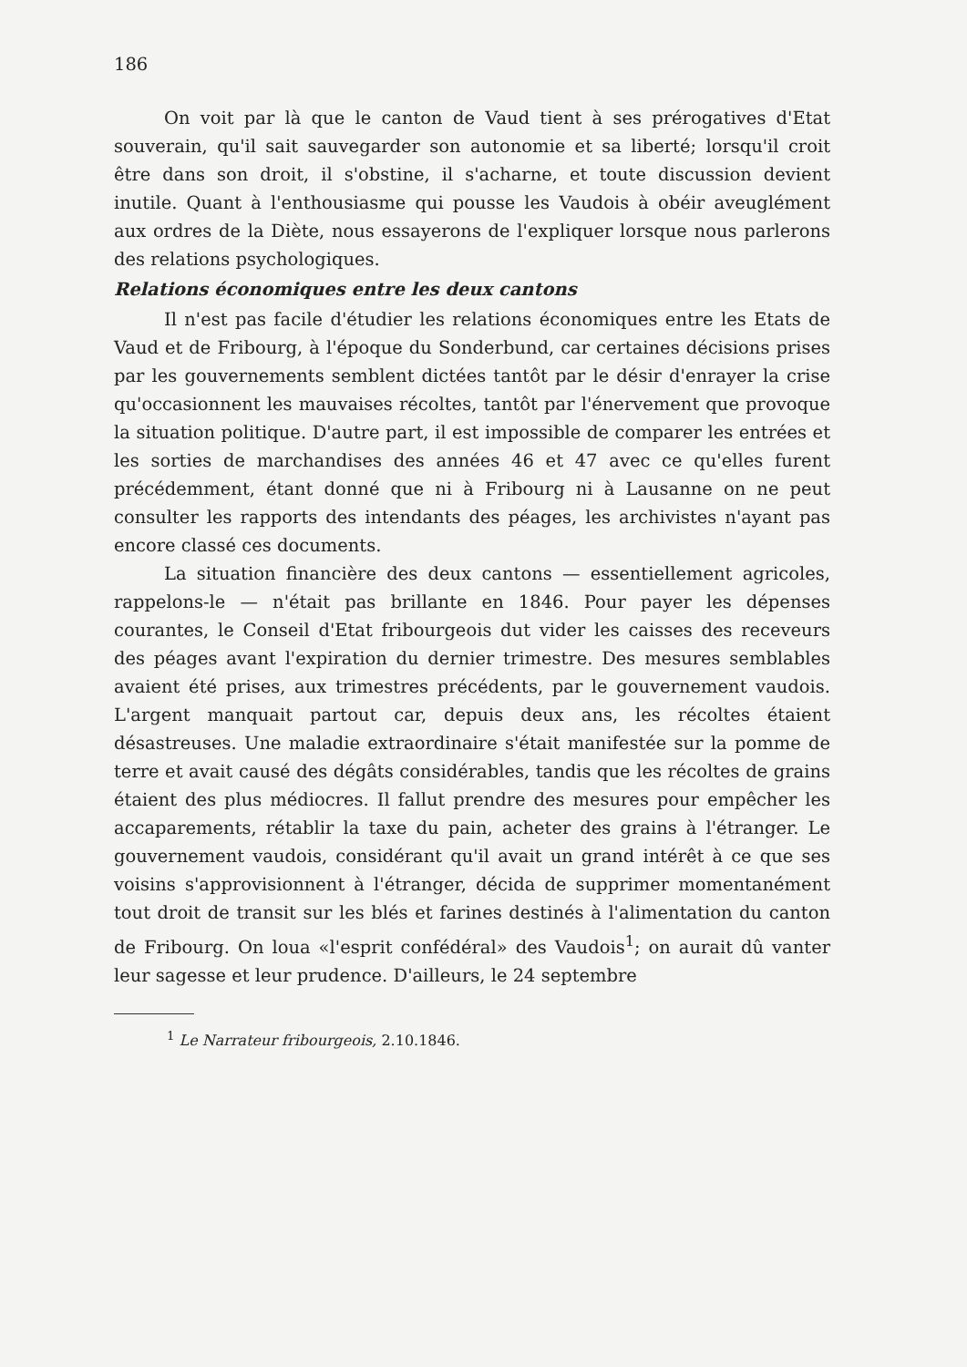186
On voit par là que le canton de Vaud tient à ses prérogatives d'Etat souverain, qu'il sait sauvegarder son autonomie et sa liberté; lorsqu'il croit être dans son droit, il s'obstine, il s'acharne, et toute discussion devient inutile. Quant à l'enthousiasme qui pousse les Vaudois à obéir aveuglément aux ordres de la Diète, nous essayerons de l'expliquer lorsque nous parlerons des relations psychologiques.
Relations économiques entre les deux cantons
Il n'est pas facile d'étudier les relations économiques entre les Etats de Vaud et de Fribourg, à l'époque du Sonderbund, car certaines décisions prises par les gouvernements semblent dictées tantôt par le désir d'enrayer la crise qu'occasionnent les mauvaises récoltes, tantôt par l'énervement que provoque la situation politique. D'autre part, il est impossible de comparer les entrées et les sorties de marchandises des années 46 et 47 avec ce qu'elles furent précédemment, étant donné que ni à Fribourg ni à Lausanne on ne peut consulter les rapports des intendants des péages, les archivistes n'ayant pas encore classé ces documents.
La situation financière des deux cantons — essentiellement agricoles, rappelons-le — n'était pas brillante en 1846. Pour payer les dépenses courantes, le Conseil d'Etat fribourgeois dut vider les caisses des receveurs des péages avant l'expiration du dernier trimestre. Des mesures semblables avaient été prises, aux trimestres précédents, par le gouvernement vaudois. L'argent manquait partout car, depuis deux ans, les récoltes étaient désastreuses. Une maladie extraordinaire s'était manifestée sur la pomme de terre et avait causé des dégâts considérables, tandis que les récoltes de grains étaient des plus médiocres. Il fallut prendre des mesures pour empêcher les accaparements, rétablir la taxe du pain, acheter des grains à l'étranger. Le gouvernement vaudois, considérant qu'il avait un grand intérêt à ce que ses voisins s'approvisionnent à l'étranger, décida de supprimer momentanément tout droit de transit sur les blés et farines destinés à l'alimentation du canton de Fribourg. On loua «l'esprit confédéral» des Vaudois<sup>1</sup>; on aurait dû vanter leur sagesse et leur prudence. D'ailleurs, le 24 septembre
<sup>1</sup> Le Narrateur fribourgeois, 2.10.1846.